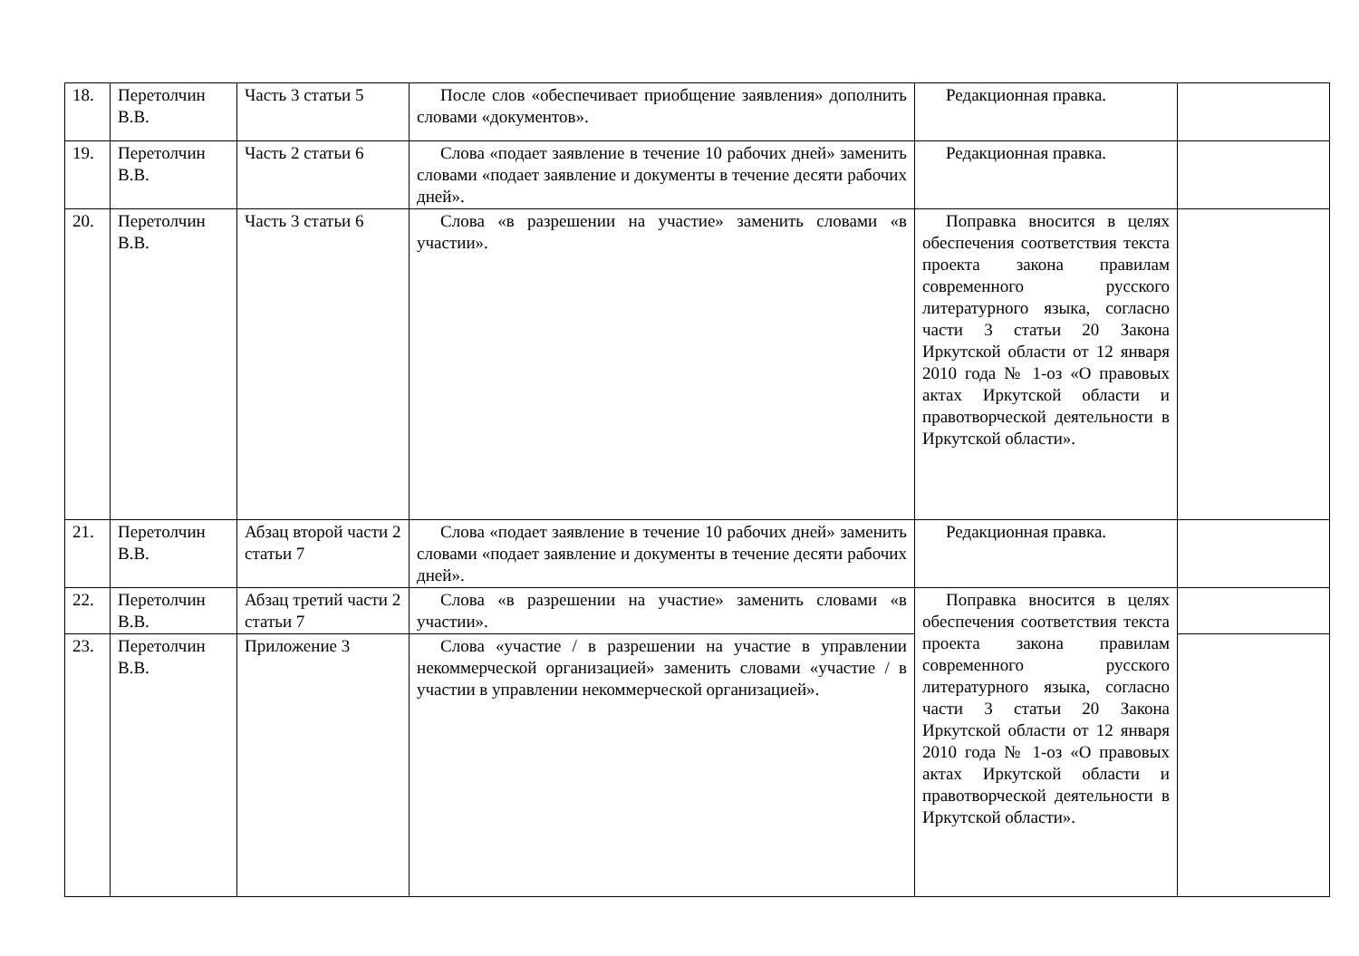| 18. | Перетолчин В.В. | Часть 3 статьи 5 | После слов «обеспечивает приобщение заявления» дополнить словами «документов». | Редакционная правка. | |
| 19. | Перетолчин В.В. | Часть 2 статьи 6 | Слова «подает заявление в течение 10 рабочих дней» заменить словами «подает заявление и документы в течение десяти рабочих дней». | Редакционная правка. | |
| 20. | Перетолчин В.В. | Часть 3 статьи 6 | Слова «в разрешении на участие» заменить словами «в участии». | Поправка вносится в целях обеспечения соответствия текста проекта закона правилам современного русского литературного языка, согласно части 3 статьи 20 Закона Иркутской области от 12 января 2010 года № 1-оз «О правовых актах Иркутской области и правотворческой деятельности в Иркутской области». | |
| 21. | Перетолчин В.В. | Абзац второй части 2 статьи 7 | Слова «подает заявление в течение 10 рабочих дней» заменить словами «подает заявление и документы в течение десяти рабочих дней». | Редакционная правка. | |
| 22. | Перетолчин В.В. | Абзац третий части 2 статьи 7 | Слова «в разрешении на участие» заменить словами «в участии». | Поправка вносится в целях обеспечения соответствия текста проекта закона правилам современного русского литературного языка, согласно части 3 статьи 20 Закона Иркутской области от 12 января 2010 года № 1-оз «О правовых актах Иркутской области и правотворческой деятельности в Иркутской области». | |
| 23. | Перетолчин В.В. | Приложение 3 | Слова «участие / в разрешении на участие в управлении некоммерческой организацией» заменить словами «участие / в участии в управлении некоммерческой организацией». | | |